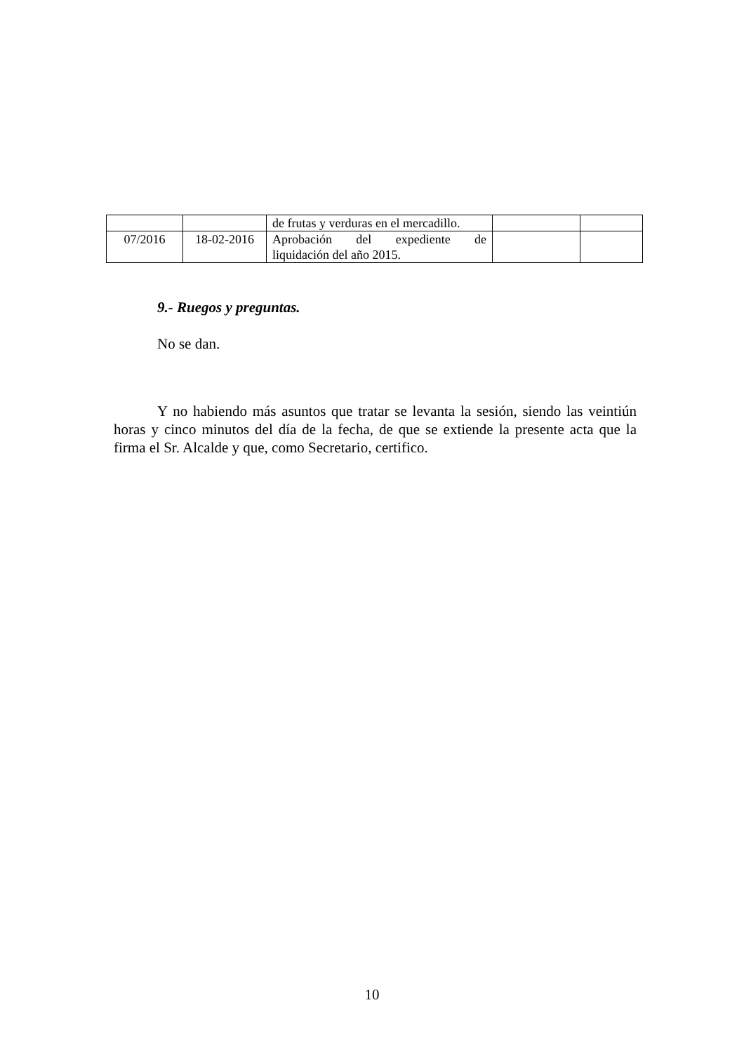| | | de frutas y verduras en el mercadillo. | | |
| 07/2016 | 18-02-2016 | Aprobación del expediente de liquidación del año 2015. | | |
9.- Ruegos y preguntas.
No se dan.
Y no habiendo más asuntos que tratar se levanta la sesión, siendo las veintiún horas y cinco minutos del día de la fecha, de que se extiende la presente acta que la firma el Sr. Alcalde y que, como Secretario, certifico.
10